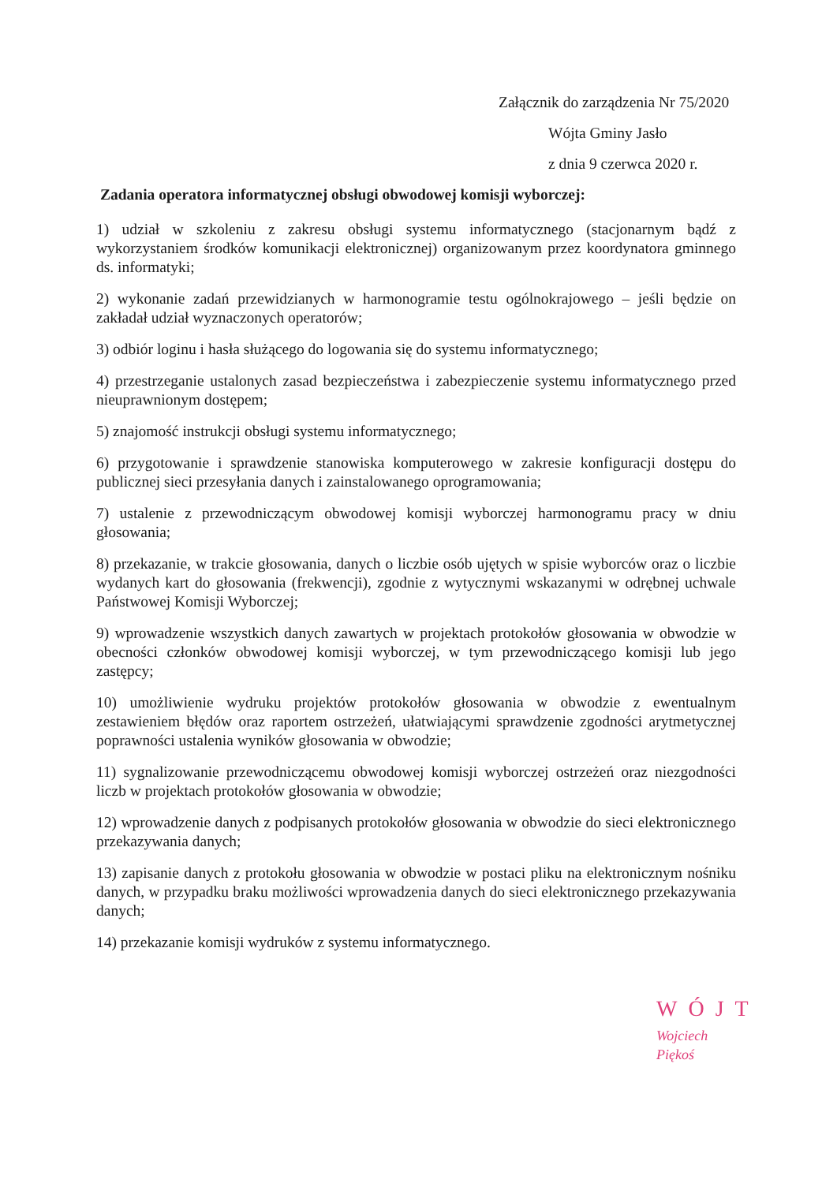Załącznik do zarządzenia Nr 75/2020
Wójta Gminy Jasło
z dnia 9 czerwca 2020 r.
Zadania operatora informatycznej obsługi obwodowej komisji wyborczej:
1) udział w szkoleniu z zakresu obsługi systemu informatycznego (stacjonarnym bądź z wykorzystaniem środków komunikacji elektronicznej) organizowanym przez koordynatora gminnego ds. informatyki;
2) wykonanie zadań przewidzianych w harmonogramie testu ogólnokrajowego – jeśli będzie on zakładał udział wyznaczonych operatorów;
3) odbiór loginu i hasła służącego do logowania się do systemu informatycznego;
4) przestrzeganie ustalonych zasad bezpieczeństwa i zabezpieczenie systemu informatycznego przed nieuprawnionym dostępem;
5) znajomość instrukcji obsługi systemu informatycznego;
6) przygotowanie i sprawdzenie stanowiska komputerowego w zakresie konfiguracji dostępu do publicznej sieci przesyłania danych i zainstalowanego oprogramowania;
7) ustalenie z przewodniczącym obwodowej komisji wyborczej harmonogramu pracy w dniu głosowania;
8) przekazanie, w trakcie głosowania, danych o liczbie osób ujętych w spisie wyborców oraz o liczbie wydanych kart do głosowania (frekwencji), zgodnie z wytycznymi wskazanymi w odrębnej uchwale Państwowej Komisji Wyborczej;
9) wprowadzenie wszystkich danych zawartych w projektach protokołów głosowania w obwodzie w obecności członków obwodowej komisji wyborczej, w tym przewodniczącego komisji lub jego zastępcy;
10) umożliwienie wydruku projektów protokołów głosowania w obwodzie z ewentualnym zestawieniem błędów oraz raportem ostrzeżeń, ułatwiającymi sprawdzenie zgodności arytmetycznej poprawności ustalenia wyników głosowania w obwodzie;
11) sygnalizowanie przewodniczącemu obwodowej komisji wyborczej ostrzeżeń oraz niezgodności liczb w projektach protokołów głosowania w obwodzie;
12) wprowadzenie danych z podpisanych protokołów głosowania w obwodzie do sieci elektronicznego przekazywania danych;
13) zapisanie danych z protokołu głosowania w obwodzie w postaci pliku na elektronicznym nośniku danych, w przypadku braku możliwości wprowadzenia danych do sieci elektronicznego przekazywania danych;
14) przekazanie komisji wydruków z systemu informatycznego.
WÓJT
Wojciech Piękoś